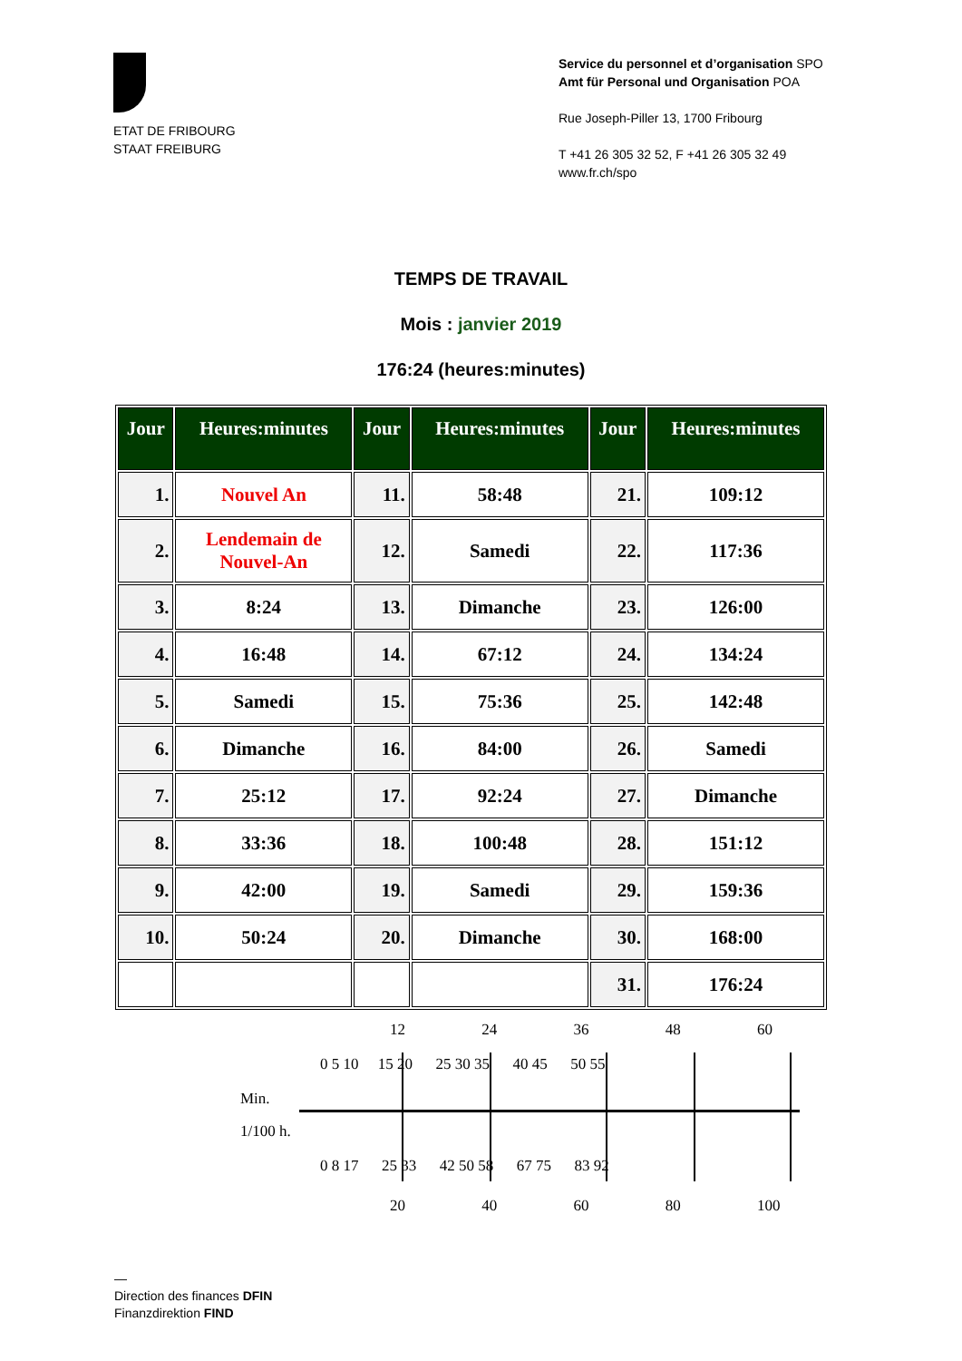ETAT DE FRIBOURG
STAAT FREIBURG
Service du personnel et d’organisation SPO
Amt für Personal und Organisation POA
Rue Joseph-Piller 13, 1700 Fribourg
T +41 26 305 32 52, F +41 26 305 32 49
www.fr.ch/spo
TEMPS DE TRAVAIL
Mois : janvier 2019
176:24 (heures:minutes)
| Jour | Heures:minutes | Jour | Heures:minutes | Jour | Heures:minutes |
| --- | --- | --- | --- | --- | --- |
| 1. | Nouvel An | 11. | 58:48 | 21. | 109:12 |
| 2. | Lendemain de Nouvel-An | 12. | Samedi | 22. | 117:36 |
| 3. | 8:24 | 13. | Dimanche | 23. | 126:00 |
| 4. | 16:48 | 14. | 67:12 | 24. | 134:24 |
| 5. | Samedi | 15. | 75:36 | 25. | 142:48 |
| 6. | Dimanche | 16. | 84:00 | 26. | Samedi |
| 7. | 25:12 | 17. | 92:24 | 27. | Dimanche |
| 8. | 33:36 | 18. | 100:48 | 28. | 151:12 |
| 9. | 42:00 | 19. | Samedi | 29. | 159:36 |
| 10. | 50:24 | 20. | Dimanche | 30. | 168:00 |
| | | | | 31. | 176:24 |
12 24 36 48 60
0 5 10 15 20 25 30 35 40 45 50 55
Min.
1/100 h.
0 8 17 25 33 42 50 58 67 75 83 92
20 40 60 80 100
—
Direction des finances DFIN
Finanzdirektion FIND